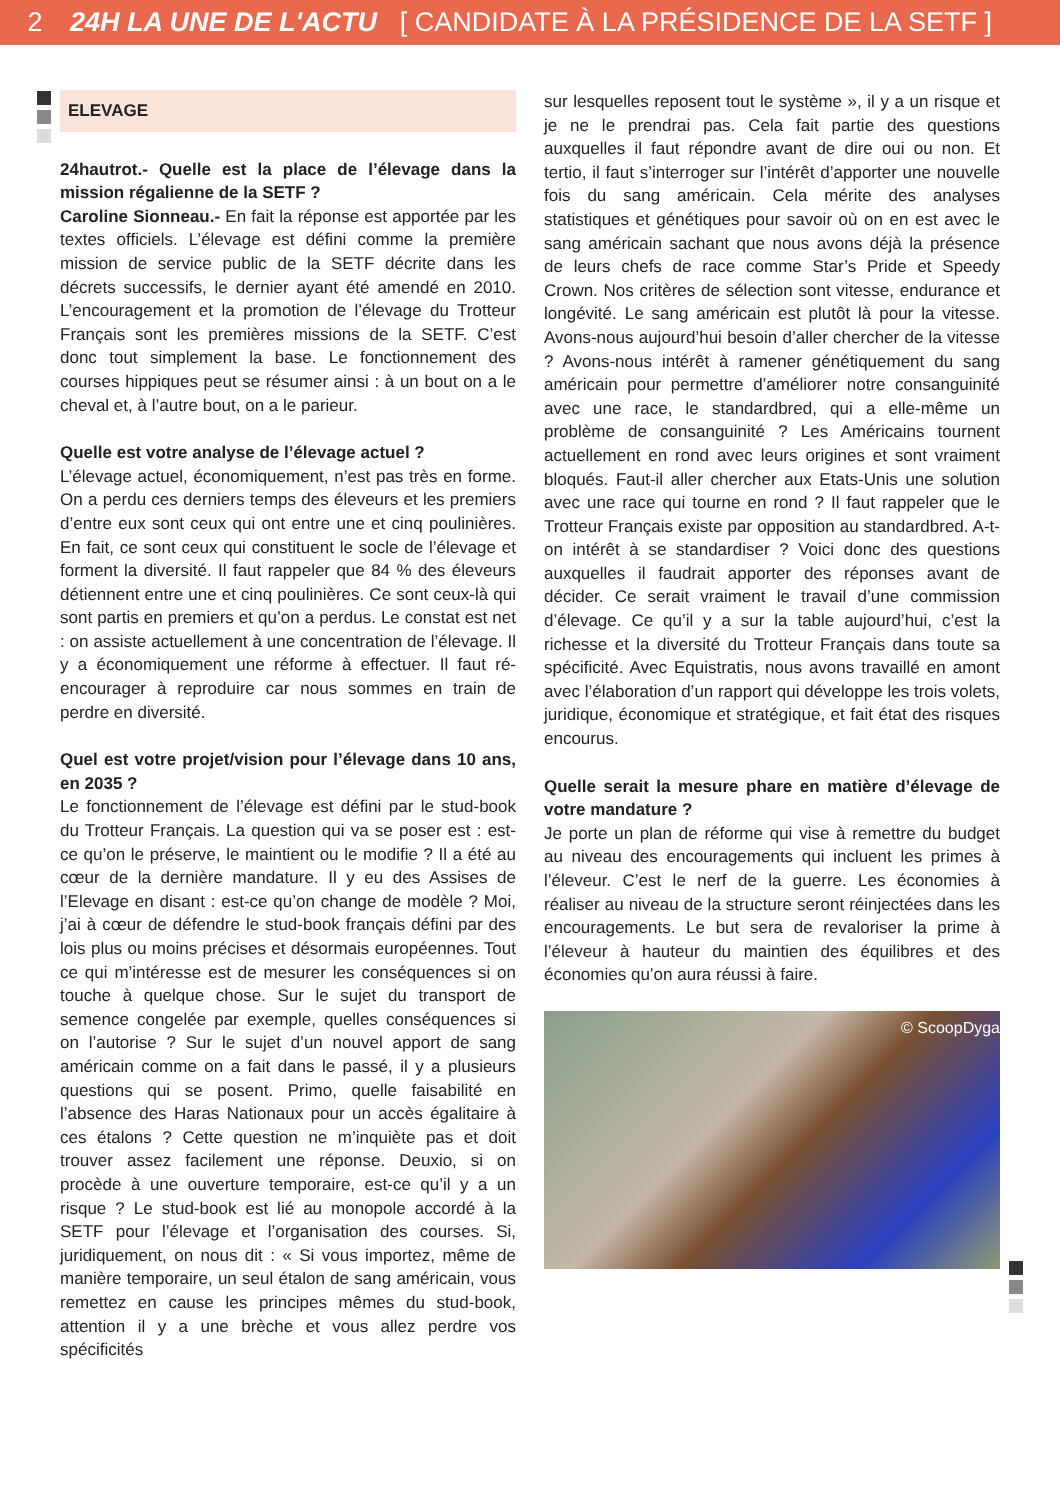2 24H LA UNE DE L'ACTU [ CANDIDATE À LA PRÉSIDENCE DE LA SETF ]
ELEVAGE
24hautrot.- Quelle est la place de l’élevage dans la mission régalienne de la SETF ?
Caroline Sionneau.- En fait la réponse est apportée par les textes officiels. L’élevage est défini comme la première mission de service public de la SETF décrite dans les décrets successifs, le dernier ayant été amendé en 2010. L’encouragement et la promotion de l’élevage du Trotteur Français sont les premières missions de la SETF. C’est donc tout simplement la base. Le fonctionnement des courses hippiques peut se résumer ainsi : à un bout on a le cheval et, à l’autre bout, on a le parieur.
Quelle est votre analyse de l’élevage actuel ?
L’élevage actuel, économiquement, n’est pas très en forme. On a perdu ces derniers temps des éleveurs et les premiers d’entre eux sont ceux qui ont entre une et cinq poulinières. En fait, ce sont ceux qui constituent le socle de l’élevage et forment la diversité. Il faut rappeler que 84 % des éleveurs détiennent entre une et cinq poulinières. Ce sont ceux-là qui sont partis en premiers et qu’on a perdus. Le constat est net : on assiste actuellement à une concentration de l’élevage. Il y a économiquement une réforme à effectuer. Il faut ré-encourager à reproduire car nous sommes en train de perdre en diversité.
Quel est votre projet/vision pour l’élevage dans 10 ans, en 2035 ?
Le fonctionnement de l’élevage est défini par le stud-book du Trotteur Français. La question qui va se poser est : est-ce qu’on le préserve, le maintient ou le modifie ? Il a été au cœur de la dernière mandature. Il y eu des Assises de l’Elevage en disant : est-ce qu’on change de modèle ? Moi, j’ai à cœur de défendre le stud-book français défini par des lois plus ou moins précises et désormais européennes. Tout ce qui m’intéresse est de mesurer les conséquences si on touche à quelque chose. Sur le sujet du transport de semence congelée par exemple, quelles conséquences si on l’autorise ? Sur le sujet d’un nouvel apport de sang américain comme on a fait dans le passé, il y a plusieurs questions qui se posent. Primo, quelle faisabilité en l’absence des Haras Nationaux pour un accès égalitaire à ces étalons ? Cette question ne m’inquiète pas et doit trouver assez facilement une réponse. Deuxio, si on procède à une ouverture temporaire, est-ce qu’il y a un risque ? Le stud-book est lié au monopole accordé à la SETF pour l’élevage et l’organisation des courses. Si, juridiquement, on nous dit : « Si vous importez, même de manière temporaire, un seul étalon de sang américain, vous remettez en cause les principes mêmes du stud-book, attention il y a une brèche et vous allez perdre vos spécificités
sur lesquelles reposent tout le système », il y a un risque et je ne le prendrai pas. Cela fait partie des questions auxquelles il faut répondre avant de dire oui ou non. Et tertio, il faut s’interroger sur l’intérêt d’apporter une nouvelle fois du sang américain. Cela mérite des analyses statistiques et génétiques pour savoir où on en est avec le sang américain sachant que nous avons déjà la présence de leurs chefs de race comme Star’s Pride et Speedy Crown. Nos critères de sélection sont vitesse, endurance et longévité. Le sang américain est plutôt là pour la vitesse. Avons-nous aujourd’hui besoin d’aller chercher de la vitesse ? Avons-nous intérêt à ramener génétiquement du sang américain pour permettre d’améliorer notre consanguinité avec une race, le standardbred, qui a elle-même un problème de consanguinité ? Les Américains tournent actuellement en rond avec leurs origines et sont vraiment bloqués. Faut-il aller chercher aux Etats-Unis une solution avec une race qui tourne en rond ? Il faut rappeler que le Trotteur Français existe par opposition au standardbred. A-t-on intérêt à se standardiser ? Voici donc des questions auxquelles il faudrait apporter des réponses avant de décider. Ce serait vraiment le travail d’une commission d’élevage. Ce qu’il y a sur la table aujourd’hui, c’est la richesse et la diversité du Trotteur Français dans toute sa spécificité. Avec Equistratis, nous avons travaillé en amont avec l’élaboration d’un rapport qui développe les trois volets, juridique, économique et stratégique, et fait état des risques encourus.
Quelle serait la mesure phare en matière d’élevage de votre mandature ?
Je porte un plan de réforme qui vise à remettre du budget au niveau des encouragements qui incluent les primes à l’éleveur. C’est le nerf de la guerre. Les économies à réaliser au niveau de la structure seront réinjectées dans les encouragements. Le but sera de revaloriser la prime à l’éleveur à hauteur du maintien des équilibres et des économies qu’on aura réussi à faire.
© ScoopDyga